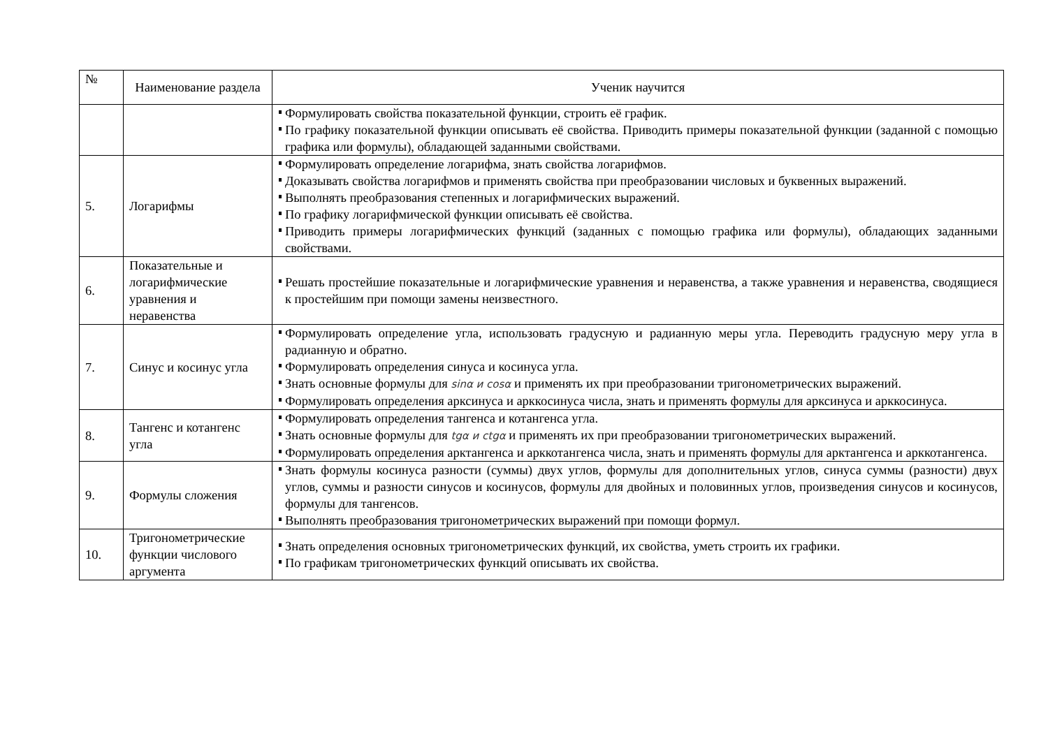| № | Наименование раздела | Ученик научится |
| --- | --- | --- |
| | | Формулировать свойства показательной функции, строить её график. По графику показательной функции описывать её свойства. Приводить примеры показательной функции (заданной с помощью графика или формулы), обладающей заданными свойствами. |
| 5. | Логарифмы | Формулировать определение логарифма, знать свойства логарифмов. Доказывать свойства логарифмов и применять свойства при преобразовании числовых и буквенных выражений. Выполнять преобразования степенных и логарифмических выражений. По графику логарифмической функции описывать её свойства. Приводить примеры логарифмических функций (заданных с помощью графика или формулы), обладающих заданными свойствами. |
| 6. | Показательные и логарифмические уравнения и неравенства | Решать простейшие показательные и логарифмические уравнения и неравенства, а также уравнения и неравенства, сводящиеся к простейшим при помощи замены неизвестного. |
| 7. | Синус и косинус угла | Формулировать определение угла, использовать градусную и радианную меры угла. Переводить градусную меру угла в радианную и обратно. Формулировать определения синуса и косинуса угла. Знать основные формулы для sinα и cosα и применять их при преобразовании тригонометрических выражений. Формулировать определения арксинуса и арккосинуса числа, знать и применять формулы для арксинуса и арккосинуса. |
| 8. | Тангенс и котангенс угла | Формулировать определения тангенса и котангенса угла. Знать основные формулы для tgα и ctgα и применять их при преобразовании тригонометрических выражений. Формулировать определения арктангенса и арккотангенса числа, знать и применять формулы для арктангенса и арккотангенса. |
| 9. | Формулы сложения | Знать формулы косинуса разности (суммы) двух углов, формулы для дополнительных углов, синуса суммы (разности) двух углов, суммы и разности синусов и косинусов, формулы для двойных и половинных углов, произведения синусов и косинусов, формулы для тангенсов. Выполнять преобразования тригонометрических выражений при помощи формул. |
| 10. | Тригонометрические функции числового аргумента | Знать определения основных тригонометрических функций, их свойства, уметь строить их графики. По графикам тригонометрических функций описывать их свойства. |